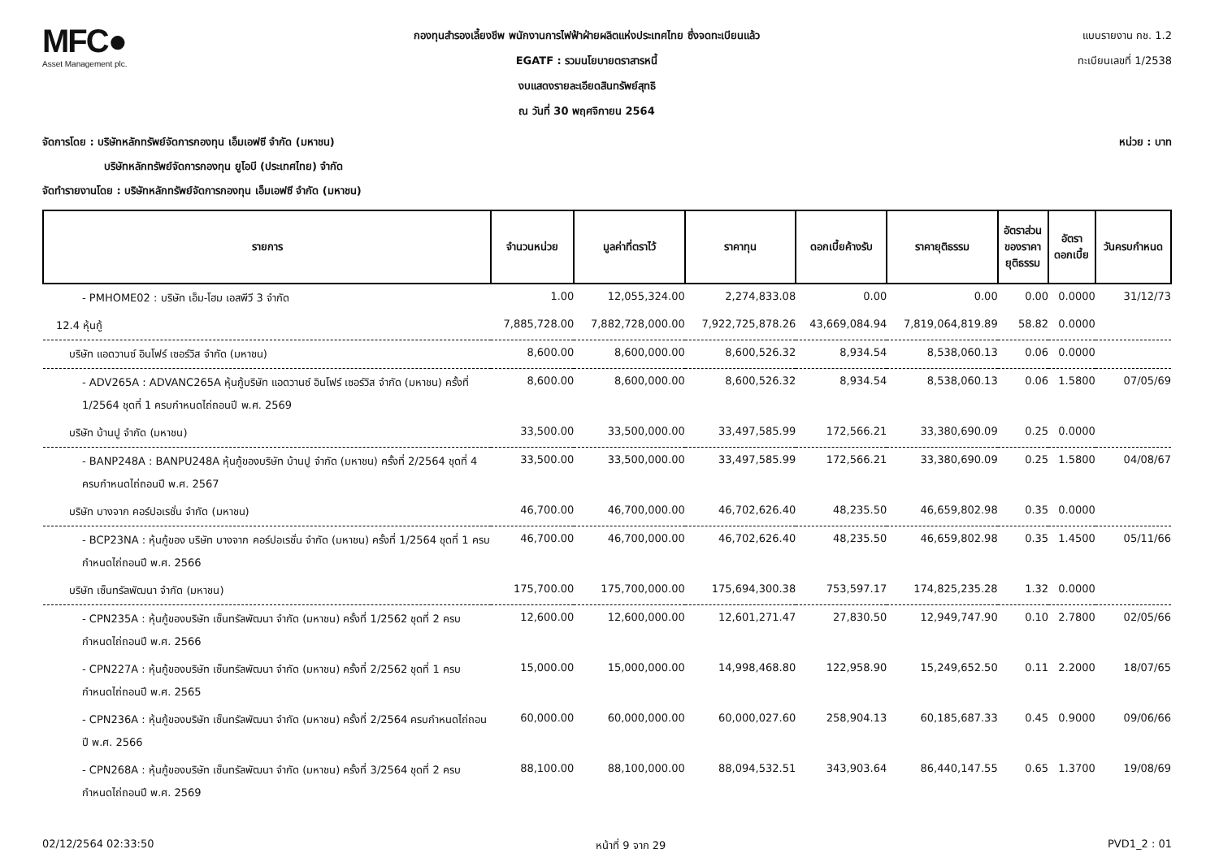MFC●
Asset Management plc.
กองทุนสำรองเลี้ยงชีพ พนักงานการไฟฟ้าฝ่ายผลิตแห่งประเทศไทย ซึ่งจดทะเบียนแล้ว
EGATF : รวมนโยบายตราสารหนี้
งบแสดงรายละเอียดสินทรัพย์สุทธิ
ณ วันที่ 30 พฤศจิกายน 2564
แบบรายงาน กช. 1.2
ทะเบียนเลขที่ 1/2538
จัดการโดย : บริษัทหลักทรัพย์จัดการกองทุน เอ็มเอฟซี จำกัด (มหาชน) หน่วย : บาท
บริษัทหลักทรัพย์จัดการกองทุน ยูโอบี (ประเทศไทย) จำกัด
จัดทำรายงานโดย : บริษัทหลักทรัพย์จัดการกองทุน เอ็มเอฟซี จำกัด (มหาชน)
| รายการ | จำนวนหน่วย | มูลค่าที่ตราไว้ | ราคาทุน | ดอกเบี้ยค้างรับ | ราคายุติธรรม | อัตราส่วน ของราคา ยุติธรรม | อัตรา ดอกเบี้ย | วันครบกำหนด |
| --- | --- | --- | --- | --- | --- | --- | --- | --- |
| - PMHOME02 : บริษัท เอ็ม-โฮม เอสพีวี 3 จำกัด | 1.00 | 12,055,324.00 | 2,274,833.08 | 0.00 | 0.00 | 0.00 | 0.0000 | 31/12/73 |
| 12.4 หุ้นกู้ | 7,885,728.00 | 7,882,728,000.00 | 7,922,725,878.26 | 43,669,084.94 | 7,819,064,819.89 | 58.82 | 0.0000 | |
| บริษัท แอดวานซ์ อินโฟร์ เซอร์วิส จำกัด (มหาชน) | 8,600.00 | 8,600,000.00 | 8,600,526.32 | 8,934.54 | 8,538,060.13 | 0.06 | 0.0000 | |
| - ADV265A : ADVANC265A หุ้นกู้บริษัท แอดวานซ์ อินโฟร์ เซอร์วิส จำกัด (มหาชน) ครั้งที่ 1/2564 ชุดที่ 1 ครบกำหนดไถ่ถอนปี พ.ศ. 2569 | 8,600.00 | 8,600,000.00 | 8,600,526.32 | 8,934.54 | 8,538,060.13 | 0.06 | 1.5800 | 07/05/69 |
| บริษัท บ้านปู จำกัด (มหาชน) | 33,500.00 | 33,500,000.00 | 33,497,585.99 | 172,566.21 | 33,380,690.09 | 0.25 | 0.0000 | |
| - BANP248A : BANPU248A หุ้นกู้ของบริษัท บ้านปู จำกัด (มหาชน) ครั้งที่ 2/2564 ชุดที่ 4 ครบกำหนดไถ่ถอนปี พ.ศ. 2567 | 33,500.00 | 33,500,000.00 | 33,497,585.99 | 172,566.21 | 33,380,690.09 | 0.25 | 1.5800 | 04/08/67 |
| บริษัท บางจาก คอร์ปอเรชั่น จำกัด (มหาชน) | 46,700.00 | 46,700,000.00 | 46,702,626.40 | 48,235.50 | 46,659,802.98 | 0.35 | 0.0000 | |
| - BCP23NA : หุ้นกู้ของ บริษัท บางจาก คอร์ปอเรชั่น จำกัด (มหาชน) ครั้งที่ 1/2564 ชุดที่ 1 ครบกำหนดไถ่ถอนปี พ.ศ. 2566 | 46,700.00 | 46,700,000.00 | 46,702,626.40 | 48,235.50 | 46,659,802.98 | 0.35 | 1.4500 | 05/11/66 |
| บริษัท เซ็นทรัลพัฒนา จำกัด (มหาชน) | 175,700.00 | 175,700,000.00 | 175,694,300.38 | 753,597.17 | 174,825,235.28 | 1.32 | 0.0000 | |
| - CPN235A : หุ้นกู้ของบริษัท เซ็นทรัลพัฒนา จำกัด (มหาชน) ครั้งที่ 1/2562 ชุดที่ 2 ครบกำหนดไถ่ถอนปี พ.ศ. 2566 | 12,600.00 | 12,600,000.00 | 12,601,271.47 | 27,830.50 | 12,949,747.90 | 0.10 | 2.7800 | 02/05/66 |
| - CPN227A : หุ้นกู้ของบริษัท เซ็นทรัลพัฒนา จำกัด (มหาชน) ครั้งที่ 2/2562 ชุดที่ 1 ครบกำหนดไถ่ถอนปี พ.ศ. 2565 | 15,000.00 | 15,000,000.00 | 14,998,468.80 | 122,958.90 | 15,249,652.50 | 0.11 | 2.2000 | 18/07/65 |
| - CPN236A : หุ้นกู้ของบริษัท เซ็นทรัลพัฒนา จำกัด (มหาชน) ครั้งที่ 2/2564 ครบกำหนดไถ่ถอนปี พ.ศ. 2566 | 60,000.00 | 60,000,000.00 | 60,000,027.60 | 258,904.13 | 60,185,687.33 | 0.45 | 0.9000 | 09/06/66 |
| - CPN268A : หุ้นกู้ของบริษัท เซ็นทรัลพัฒนา จำกัด (มหาชน) ครั้งที่ 3/2564 ชุดที่ 2 ครบกำหนดไถ่ถอนปี พ.ศ. 2569 | 88,100.00 | 88,100,000.00 | 88,094,532.51 | 343,903.64 | 86,440,147.55 | 0.65 | 1.3700 | 19/08/69 |
02/12/2564 02:33:50 หน้าที่ 9 จาก 29 PVD1_2 : 01